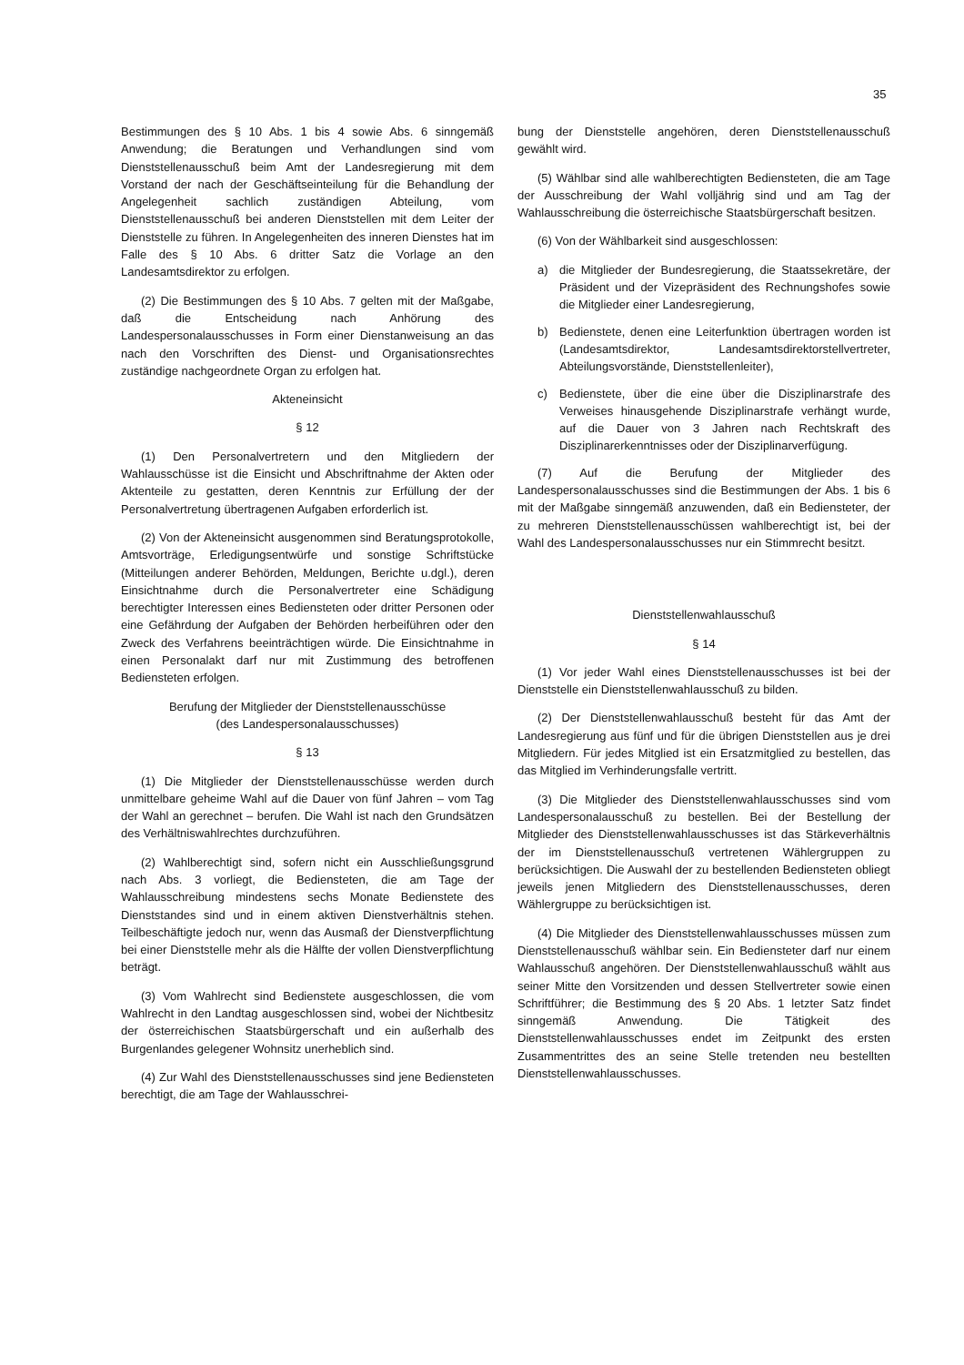35
Bestimmungen des § 10 Abs. 1 bis 4 sowie Abs. 6 sinngemäß Anwendung; die Beratungen und Verhandlungen sind vom Dienststellenausschuß beim Amt der Landesregierung mit dem Vorstand der nach der Geschäftseinteilung für die Behandlung der Angelegenheit sachlich zuständigen Abteilung, vom Dienststellenausschuß bei anderen Dienststellen mit dem Leiter der Dienststelle zu führen. In Angelegenheiten des inneren Dienstes hat im Falle des § 10 Abs. 6 dritter Satz die Vorlage an den Landesamtsdirektor zu erfolgen.
(2) Die Bestimmungen des § 10 Abs. 7 gelten mit der Maßgabe, daß die Entscheidung nach Anhörung des Landespersonalausschusses in Form einer Dienstanweisung an das nach den Vorschriften des Dienst- und Organisationsrechtes zuständige nachgeordnete Organ zu erfolgen hat.
Akteneinsicht
§ 12
(1) Den Personalvertretern und den Mitgliedern der Wahlausschüsse ist die Einsicht und Abschriftnahme der Akten oder Aktenteile zu gestatten, deren Kenntnis zur Erfüllung der der Personalvertretung übertragenen Aufgaben erforderlich ist.
(2) Von der Akteneinsicht ausgenommen sind Beratungsprotokolle, Amtsvorträge, Erledigungsentwürfe und sonstige Schriftstücke (Mitteilungen anderer Behörden, Meldungen, Berichte u.dgl.), deren Einsichtnahme durch die Personalvertreter eine Schädigung berechtigter Interessen eines Bediensteten oder dritter Personen oder eine Gefährdung der Aufgaben der Behörden herbeiführen oder den Zweck des Verfahrens beeinträchtigen würde. Die Einsichtnahme in einen Personalakt darf nur mit Zustimmung des betroffenen Bediensteten erfolgen.
Berufung der Mitglieder der Dienststellenausschüsse
(des Landespersonalausschusses)
§ 13
(1) Die Mitglieder der Dienststellenausschüsse werden durch unmittelbare geheime Wahl auf die Dauer von fünf Jahren – vom Tag der Wahl an gerechnet – berufen. Die Wahl ist nach den Grundsätzen des Verhältniswahlrechtes durchzuführen.
(2) Wahlberechtigt sind, sofern nicht ein Ausschließungsgrund nach Abs. 3 vorliegt, die Bediensteten, die am Tage der Wahlausschreibung mindestens sechs Monate Bedienstete des Dienststandes sind und in einem aktiven Dienstverhältnis stehen. Teilbeschäftigte jedoch nur, wenn das Ausmaß der Dienstverpflichtung bei einer Dienststelle mehr als die Hälfte der vollen Dienstverpflichtung beträgt.
(3) Vom Wahlrecht sind Bedienstete ausgeschlossen, die vom Wahlrecht in den Landtag ausgeschlossen sind, wobei der Nichtbesitz der österreichischen Staatsbürgerschaft und ein außerhalb des Burgenlandes gelegener Wohnsitz unerheblich sind.
(4) Zur Wahl des Dienststellenausschusses sind jene Bediensteten berechtigt, die am Tage der Wahlausschrei-
bung der Dienststelle angehören, deren Dienststellenausschuß gewählt wird.
(5) Wählbar sind alle wahlberechtigten Bediensteten, die am Tage der Ausschreibung der Wahl volljährig sind und am Tag der Wahlausschreibung die österreichische Staatsbürgerschaft besitzen.
(6) Von der Wählbarkeit sind ausgeschlossen:
a) die Mitglieder der Bundesregierung, die Staatssekretäre, der Präsident und der Vizepräsident des Rechnungshofes sowie die Mitglieder einer Landesregierung,
b) Bedienstete, denen eine Leiterfunktion übertragen worden ist (Landesamtsdirektor, Landesamtsdirektorstellvertreter, Abteilungsvorstände, Dienststellenleiter),
c) Bedienstete, über die eine über die Disziplinarstrafe des Verweises hinausgehende Disziplinarstrafe verhängt wurde, auf die Dauer von 3 Jahren nach Rechtskraft des Disziplinarerkenntnisses oder der Disziplinarverfügung.
(7) Auf die Berufung der Mitglieder des Landespersonalausschusses sind die Bestimmungen der Abs. 1 bis 6 mit der Maßgabe sinngemäß anzuwenden, daß ein Bediensteter, der zu mehreren Dienststellenausschüssen wahlberechtigt ist, bei der Wahl des Landespersonalausschusses nur ein Stimmrecht besitzt.
Dienststellenwahlausschuß
§ 14
(1) Vor jeder Wahl eines Dienststellenausschusses ist bei der Dienststelle ein Dienststellenwahlausschuß zu bilden.
(2) Der Dienststellenwahlausschuß besteht für das Amt der Landesregierung aus fünf und für die übrigen Dienststellen aus je drei Mitgliedern. Für jedes Mitglied ist ein Ersatzmitglied zu bestellen, das das Mitglied im Verhinderungsfalle vertritt.
(3) Die Mitglieder des Dienststellenwahlausschusses sind vom Landespersonalausschuß zu bestellen. Bei der Bestellung der Mitglieder des Dienststellenwahlausschusses ist das Stärkeverhältnis der im Dienststellenausschuß vertretenen Wählergruppen zu berücksichtigen. Die Auswahl der zu bestellenden Bediensteten obliegt jeweils jenen Mitgliedern des Dienststellenausschusses, deren Wählergruppe zu berücksichtigen ist.
(4) Die Mitglieder des Dienststellenwahlausschusses müssen zum Dienststellenausschuß wählbar sein. Ein Bediensteter darf nur einem Wahlausschuß angehören. Der Dienststellenwahlausschuß wählt aus seiner Mitte den Vorsitzenden und dessen Stellvertreter sowie einen Schriftführer; die Bestimmung des § 20 Abs. 1 letzter Satz findet sinngemäß Anwendung. Die Tätigkeit des Dienststellenwahlausschusses endet im Zeitpunkt des ersten Zusammentrittes des an seine Stelle tretenden neu bestellten Dienststellenwahlausschusses.